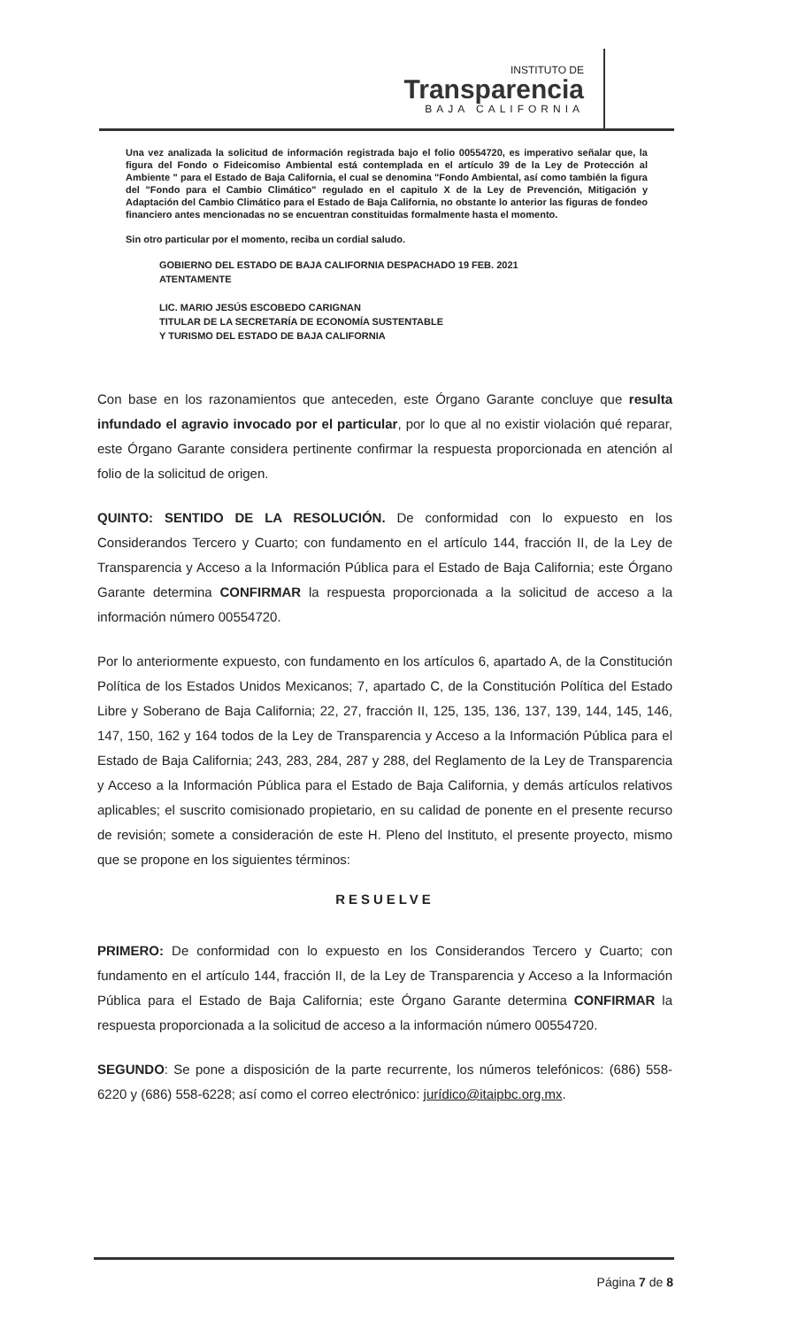INSTITUTO DE
Transparencia
BAJA CALIFORNIA
Una vez analizada la solicitud de información registrada bajo el folio 00554720, es imperativo señalar que, la figura del Fondo o Fideicomiso Ambiental está contemplada en el artículo 39 de la Ley de Protección al Ambiente " para el Estado de Baja California, el cual se denomina "Fondo Ambiental, así como también la figura del "Fondo para el Cambio Climático" regulado en el capitulo X de la Ley de Prevención, Mitigación y Adaptación del Cambio Climático para el Estado de Baja California, no obstante lo anterior las figuras de fondeo financiero antes mencionadas no se encuentran constituidas formalmente hasta el momento.
Sin otro particular por el momento, reciba un cordial saludo.
GOBIERNO DEL ESTADO DE BAJA CALIFORNIA DESPACHADO 19 FEB. 2021
ATENTAMENTE
LIC. MARIO JESÚS ESCOBEDO CARIGNAN
TITULAR DE LA SECRETARÍA DE ECONOMÍA SUSTENTABLE
Y TURISMO DEL ESTADO DE BAJA CALIFORNIA
Con base en los razonamientos que anteceden, este Órgano Garante concluye que resulta infundado el agravio invocado por el particular, por lo que al no existir violación qué reparar, este Órgano Garante considera pertinente confirmar la respuesta proporcionada en atención al folio de la solicitud de origen.
QUINTO: SENTIDO DE LA RESOLUCIÓN. De conformidad con lo expuesto en los Considerandos Tercero y Cuarto; con fundamento en el artículo 144, fracción II, de la Ley de Transparencia y Acceso a la Información Pública para el Estado de Baja California; este Órgano Garante determina CONFIRMAR la respuesta proporcionada a la solicitud de acceso a la información número 00554720.
Por lo anteriormente expuesto, con fundamento en los artículos 6, apartado A, de la Constitución Política de los Estados Unidos Mexicanos; 7, apartado C, de la Constitución Política del Estado Libre y Soberano de Baja California; 22, 27, fracción II, 125, 135, 136, 137, 139, 144, 145, 146, 147, 150, 162 y 164 todos de la Ley de Transparencia y Acceso a la Información Pública para el Estado de Baja California; 243, 283, 284, 287 y 288, del Reglamento de la Ley de Transparencia y Acceso a la Información Pública para el Estado de Baja California, y demás artículos relativos aplicables; el suscrito comisionado propietario, en su calidad de ponente en el presente recurso de revisión; somete a consideración de este H. Pleno del Instituto, el presente proyecto, mismo que se propone en los siguientes términos:
RESUELVE
PRIMERO: De conformidad con lo expuesto en los Considerandos Tercero y Cuarto; con fundamento en el artículo 144, fracción II, de la Ley de Transparencia y Acceso a la Información Pública para el Estado de Baja California; este Órgano Garante determina CONFIRMAR la respuesta proporcionada a la solicitud de acceso a la información número 00554720.
SEGUNDO: Se pone a disposición de la parte recurrente, los números telefónicos: (686) 558-6220 y (686) 558-6228; así como el correo electrónico: jurídico@itaipbc.org.mx.
Página 7 de 8